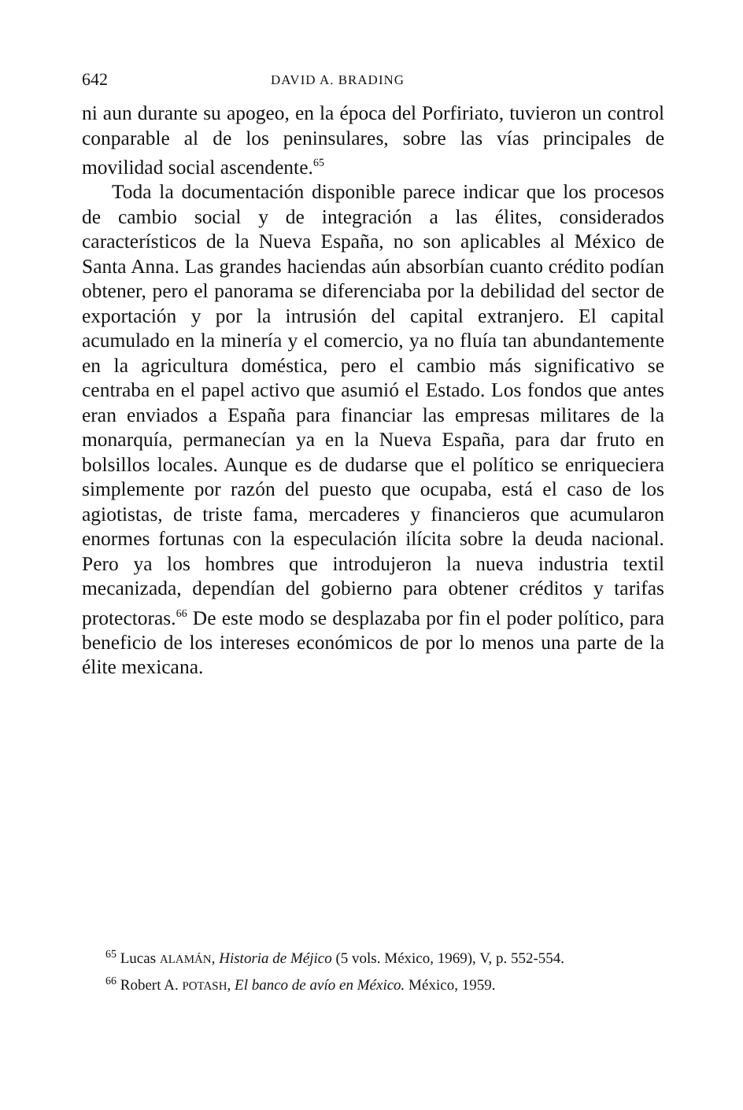642 DAVID A. BRADING
ni aun durante su apogeo, en la época del Porfiriato, tuvieron un control conparable al de los peninsulares, sobre las vías principales de movilidad social ascendente.<sup>65</sup>
Toda la documentación disponible parece indicar que los procesos de cambio social y de integración a las élites, considerados característicos de la Nueva España, no son aplicables al México de Santa Anna. Las grandes haciendas aún absorbían cuanto crédito podían obtener, pero el panorama se diferenciaba por la debilidad del sector de exportación y por la intrusión del capital extranjero. El capital acumulado en la minería y el comercio, ya no fluía tan abundantemente en la agricultura doméstica, pero el cambio más significativo se centraba en el papel activo que asumió el Estado. Los fondos que antes eran enviados a España para financiar las empresas militares de la monarquía, permanecían ya en la Nueva España, para dar fruto en bolsillos locales. Aunque es de dudarse que el político se enriqueciera simplemente por razón del puesto que ocupaba, está el caso de los agiotistas, de triste fama, mercaderes y financieros que acumularon enormes fortunas con la especulación ilícita sobre la deuda nacional. Pero ya los hombres que introdujeron la nueva industria textil mecanizada, dependían del gobierno para obtener créditos y tarifas protectoras.<sup>66</sup> De este modo se desplazaba por fin el poder político, para beneficio de los intereses económicos de por lo menos una parte de la élite mexicana.
<sup>65</sup> Lucas ALAMÁN, Historia de Méjico (5 vols. México, 1969), V, p. 552-554.
<sup>66</sup> Robert A. POTASH, El banco de avío en México. México, 1959.